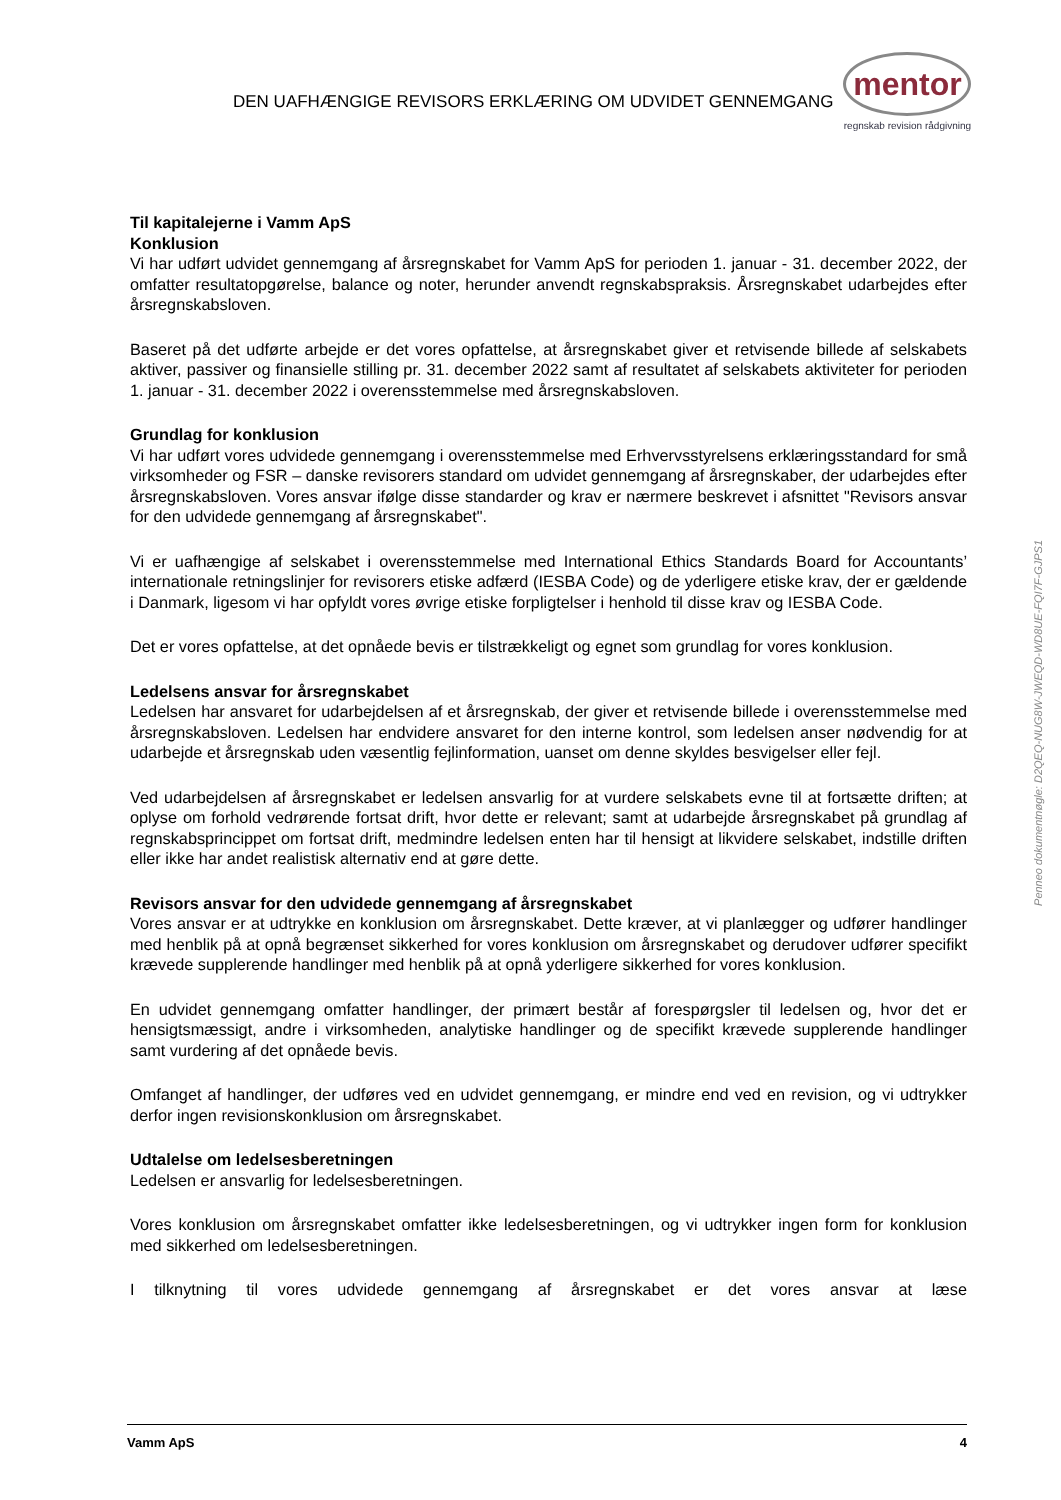DEN UAFHÆNGIGE REVISORS ERKLÆRING OM UDVIDET GENNEMGANG
mentor
regnskab revision rådgivning
Til kapitalejerne i Vamm ApS
Konklusion
Vi har udført udvidet gennemgang af årsregnskabet for Vamm ApS for perioden 1. januar - 31. december 2022, der omfatter resultatopgørelse, balance og noter, herunder anvendt regnskabspraksis. Årsregnskabet udarbejdes efter årsregnskabsloven.
Baseret på det udførte arbejde er det vores opfattelse, at årsregnskabet giver et retvisende billede af selskabets aktiver, passiver og finansielle stilling pr. 31. december 2022 samt af resultatet af selskabets aktiviteter for perioden 1. januar - 31. december 2022 i overensstemmelse med årsregnskabsloven.
Grundlag for konklusion
Vi har udført vores udvidede gennemgang i overensstemmelse med Erhvervsstyrelsens erklæringsstandard for små virksomheder og FSR – danske revisorers standard om udvidet gennemgang af årsregnskaber, der udarbejdes efter årsregnskabsloven. Vores ansvar ifølge disse standarder og krav er nærmere beskrevet i afsnittet "Revisors ansvar for den udvidede gennemgang af årsregnskabet".
Vi er uafhængige af selskabet i overensstemmelse med International Ethics Standards Board for Accountants’ internationale retningslinjer for revisorers etiske adfærd (IESBA Code) og de yderligere etiske krav, der er gældende i Danmark, ligesom vi har opfyldt vores øvrige etiske forpligtelser i henhold til disse krav og IESBA Code.
Det er vores opfattelse, at det opnåede bevis er tilstrækkeligt og egnet som grundlag for vores konklusion.
Ledelsens ansvar for årsregnskabet
Ledelsen har ansvaret for udarbejdelsen af et årsregnskab, der giver et retvisende billede i overensstemmelse med årsregnskabsloven. Ledelsen har endvidere ansvaret for den interne kontrol, som ledelsen anser nødvendig for at udarbejde et årsregnskab uden væsentlig fejlinformation, uanset om denne skyldes besvigelser eller fejl.
Ved udarbejdelsen af årsregnskabet er ledelsen ansvarlig for at vurdere selskabets evne til at fortsætte driften; at oplyse om forhold vedrørende fortsat drift, hvor dette er relevant; samt at udarbejde årsregnskabet på grundlag af regnskabsprincippet om fortsat drift, medmindre ledelsen enten har til hensigt at likvidere selskabet, indstille driften eller ikke har andet realistisk alternativ end at gøre dette.
Revisors ansvar for den udvidede gennemgang af årsregnskabet
Vores ansvar er at udtrykke en konklusion om årsregnskabet. Dette kræver, at vi planlægger og udfører handlinger med henblik på at opnå begrænset sikkerhed for vores konklusion om årsregnskabet og derudover udfører specifikt krævede supplerende handlinger med henblik på at opnå yderligere sikkerhed for vores konklusion.
En udvidet gennemgang omfatter handlinger, der primært består af forespørgsler til ledelsen og, hvor det er hensigtsmæssigt, andre i virksomheden, analytiske handlinger og de specifikt krævede supplerende handlinger samt vurdering af det opnåede bevis.
Omfanget af handlinger, der udføres ved en udvidet gennemgang, er mindre end ved en revision, og vi udtrykker derfor ingen revisionskonklusion om årsregnskabet.
Udtalelse om ledelsesberetningen
Ledelsen er ansvarlig for ledelsesberetningen.
Vores konklusion om årsregnskabet omfatter ikke ledelsesberetningen, og vi udtrykker ingen form for konklusion med sikkerhed om ledelsesberetningen.
I tilknytning til vores udvidede gennemgang af årsregnskabet er det vores ansvar at læse
Penneo dokumentnøgle: D2QEQ-NUG8W-JWEQD-WD8UE-FQI7F-GJPS1
Vamm ApS 4